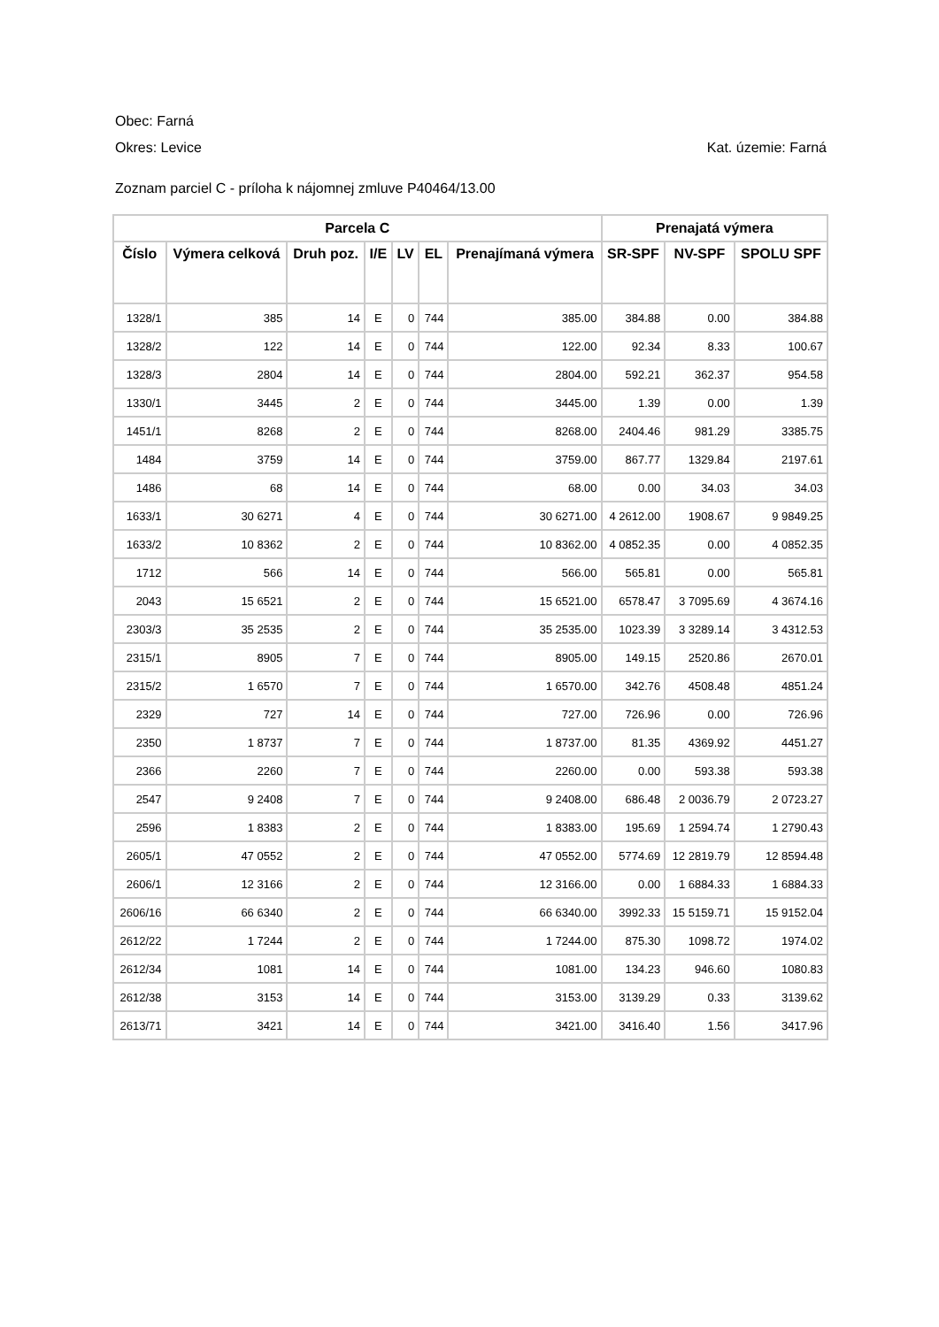Obec: Farná
Okres: Levice Kat. územie: Farná
Zoznam parciel C - príloha k nájomnej zmluve P40464/13.00
| Parcela C | | | | | | | Prenajatá výmera | | |
| --- | --- | --- | --- | --- | --- | --- | --- | --- | --- |
| Číslo | Výmera celková | Druh poz. | I/E | LV | EL | Prenajímaná výmera | SR-SPF | NV-SPF | SPOLU SPF |
| 1328/1 | 385 | 14 | E | 0 | 744 | 385.00 | 384.88 | 0.00 | 384.88 |
| 1328/2 | 122 | 14 | E | 0 | 744 | 122.00 | 92.34 | 8.33 | 100.67 |
| 1328/3 | 2804 | 14 | E | 0 | 744 | 2804.00 | 592.21 | 362.37 | 954.58 |
| 1330/1 | 3445 | 2 | E | 0 | 744 | 3445.00 | 1.39 | 0.00 | 1.39 |
| 1451/1 | 8268 | 2 | E | 0 | 744 | 8268.00 | 2404.46 | 981.29 | 3385.75 |
| 1484 | 3759 | 14 | E | 0 | 744 | 3759.00 | 867.77 | 1329.84 | 2197.61 |
| 1486 | 68 | 14 | E | 0 | 744 | 68.00 | 0.00 | 34.03 | 34.03 |
| 1633/1 | 30 6271 | 4 | E | 0 | 744 | 30 6271.00 | 4 2612.00 | 1908.67 | 9 9849.25 |
| 1633/2 | 10 8362 | 2 | E | 0 | 744 | 10 8362.00 | 4 0852.35 | 0.00 | 4 0852.35 |
| 1712 | 566 | 14 | E | 0 | 744 | 566.00 | 565.81 | 0.00 | 565.81 |
| 2043 | 15 6521 | 2 | E | 0 | 744 | 15 6521.00 | 6578.47 | 3 7095.69 | 4 3674.16 |
| 2303/3 | 35 2535 | 2 | E | 0 | 744 | 35 2535.00 | 1023.39 | 3 3289.14 | 3 4312.53 |
| 2315/1 | 8905 | 7 | E | 0 | 744 | 8905.00 | 149.15 | 2520.86 | 2670.01 |
| 2315/2 | 1 6570 | 7 | E | 0 | 744 | 1 6570.00 | 342.76 | 4508.48 | 4851.24 |
| 2329 | 727 | 14 | E | 0 | 744 | 727.00 | 726.96 | 0.00 | 726.96 |
| 2350 | 1 8737 | 7 | E | 0 | 744 | 1 8737.00 | 81.35 | 4369.92 | 4451.27 |
| 2366 | 2260 | 7 | E | 0 | 744 | 2260.00 | 0.00 | 593.38 | 593.38 |
| 2547 | 9 2408 | 7 | E | 0 | 744 | 9 2408.00 | 686.48 | 2 0036.79 | 2 0723.27 |
| 2596 | 1 8383 | 2 | E | 0 | 744 | 1 8383.00 | 195.69 | 1 2594.74 | 1 2790.43 |
| 2605/1 | 47 0552 | 2 | E | 0 | 744 | 47 0552.00 | 5774.69 | 12 2819.79 | 12 8594.48 |
| 2606/1 | 12 3166 | 2 | E | 0 | 744 | 12 3166.00 | 0.00 | 1 6884.33 | 1 6884.33 |
| 2606/16 | 66 6340 | 2 | E | 0 | 744 | 66 6340.00 | 3992.33 | 15 5159.71 | 15 9152.04 |
| 2612/22 | 1 7244 | 2 | E | 0 | 744 | 1 7244.00 | 875.30 | 1098.72 | 1974.02 |
| 2612/34 | 1081 | 14 | E | 0 | 744 | 1081.00 | 134.23 | 946.60 | 1080.83 |
| 2612/38 | 3153 | 14 | E | 0 | 744 | 3153.00 | 3139.29 | 0.33 | 3139.62 |
| 2613/71 | 3421 | 14 | E | 0 | 744 | 3421.00 | 3416.40 | 1.56 | 3417.96 |